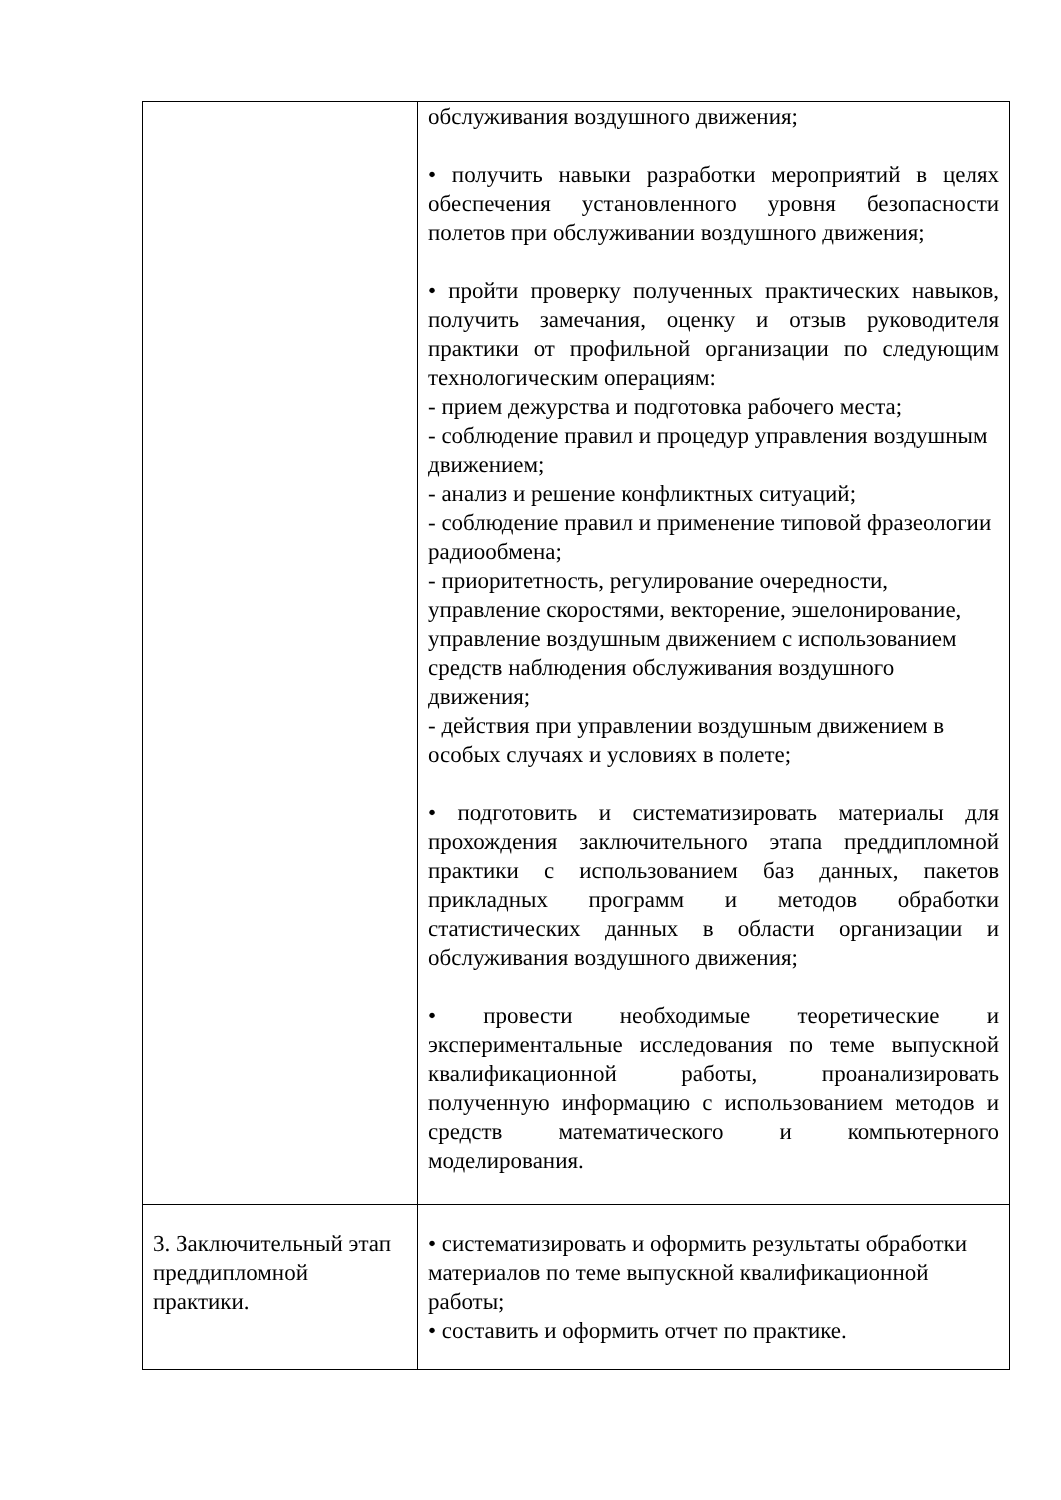| | обслуживания воздушного движения; • получить навыки разработки мероприятий в целях обеспечения установленного уровня безопасности полетов при обслуживании воздушного движения; • пройти проверку полученных практических навыков, получить замечания, оценку и отзыв руководителя практики от профильной организации по следующим технологическим операциям: - прием дежурства и подготовка рабочего места; - соблюдение правил и процедур управления воздушным движением; - анализ и решение конфликтных ситуаций; - соблюдение правил и применение типовой фразеологии радиообмена; - приоритетность, регулирование очередности, управление скоростями, векторение, эшелонирование, управление воздушным движением с использованием средств наблюдения обслуживания воздушного движения; - действия при управлении воздушным движением в особых случаях и условиях в полете; • подготовить и систематизировать материалы для прохождения заключительного этапа преддипломной практики с использованием баз данных, пакетов прикладных программ и методов обработки статистических данных в области организации и обслуживания воздушного движения; • провести необходимые теоретические и экспериментальные исследования по теме выпускной квалификационной работы, проанализировать полученную информацию с использованием методов и средств математического и компьютерного моделирования. |
| 3. Заключительный этап преддипломной практики. | • систематизировать и оформить результаты обработки материалов по теме выпускной квалификационной работы; • составить и оформить отчет по практике. |